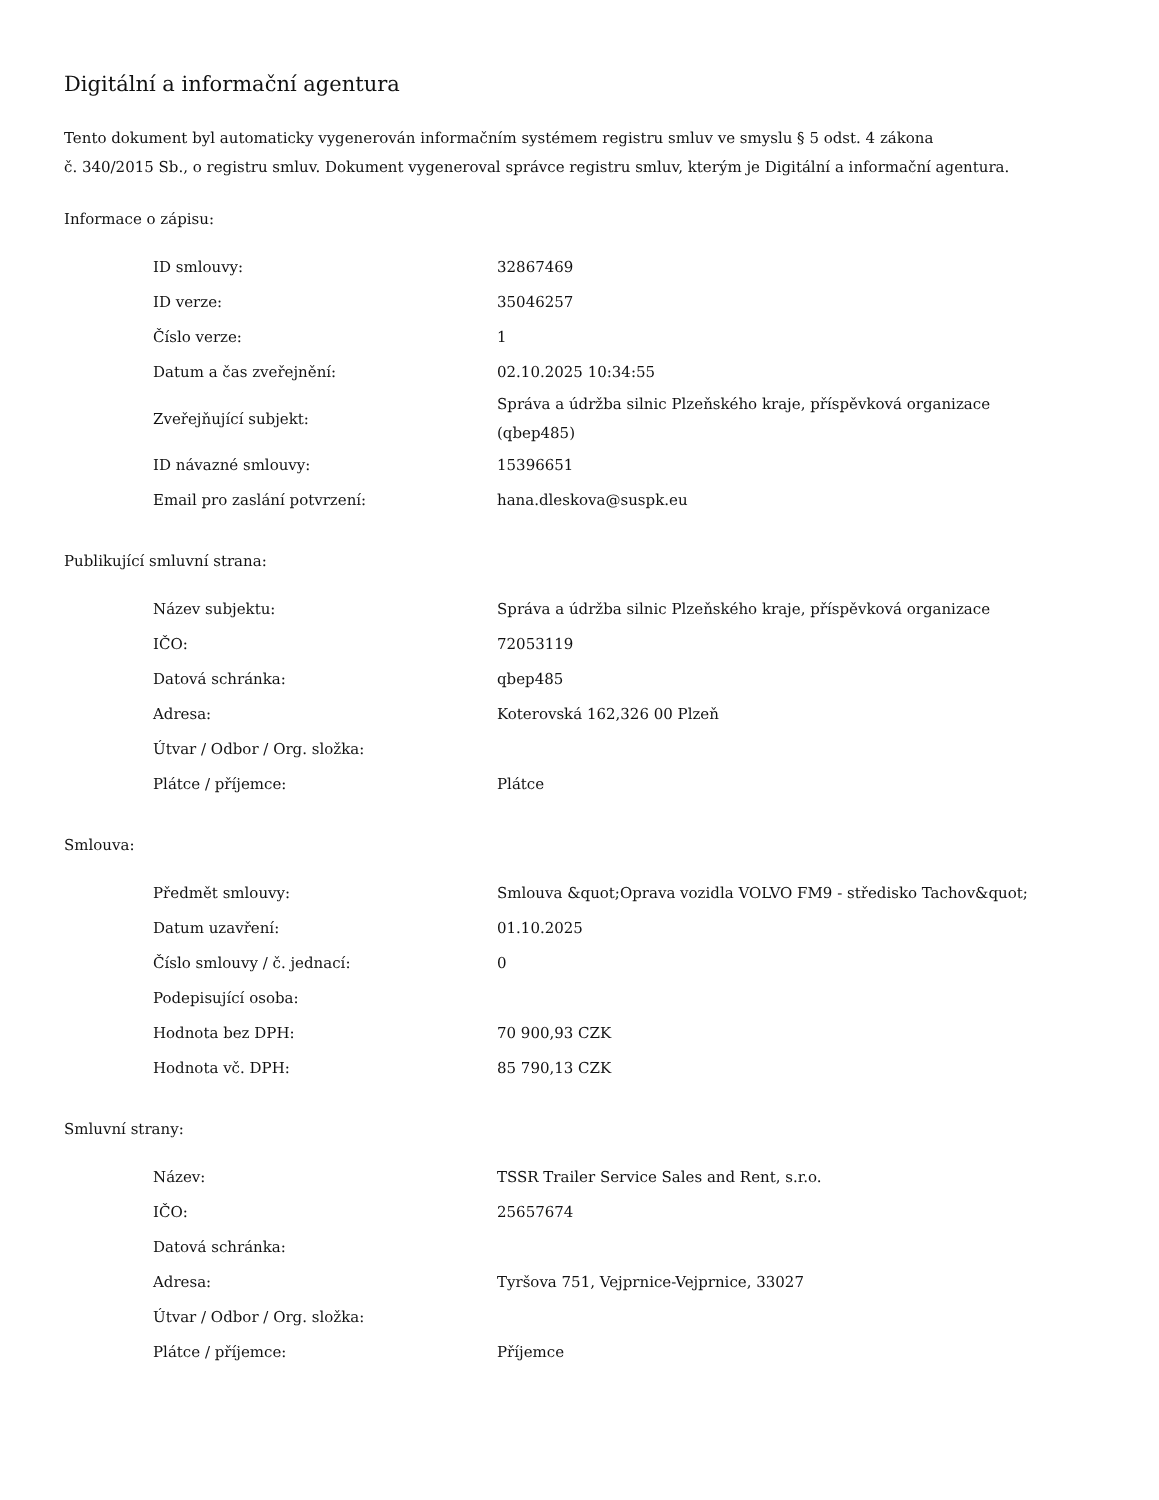Digitální a informační agentura
Tento dokument byl automaticky vygenerován informačním systémem registru smluv ve smyslu § 5 odst. 4 zákona
č. 340/2015 Sb., o registru smluv. Dokument vygeneroval správce registru smluv, kterým je Digitální a informační agentura.
Informace o zápisu:
| ID smlouvy: | 32867469 |
| ID verze: | 35046257 |
| Číslo verze: | 1 |
| Datum a čas zveřejnění: | 02.10.2025 10:34:55 |
| Zveřejňující subjekt: | Správa a údržba silnic Plzeňského kraje, příspěvková organizace (qbep485) |
| ID návazné smlouvy: | 15396651 |
| Email pro zaslání potvrzení: | hana.dleskova@suspk.eu |
Publikující smluvní strana:
| Název subjektu: | Správa a údržba silnic Plzeňského kraje, příspěvková organizace |
| IČO: | 72053119 |
| Datová schránka: | qbep485 |
| Adresa: | Koterovská 162,326 00 Plzeň |
| Útvar / Odbor / Org. složka: | |
| Plátce / příjemce: | Plátce |
Smlouva:
| Předmět smlouvy: | Smlouva &quot;Oprava vozidla VOLVO FM9 - středisko Tachov&quot; |
| Datum uzavření: | 01.10.2025 |
| Číslo smlouvy / č. jednací: | 0 |
| Podepisující osoba: | |
| Hodnota bez DPH: | 70 900,93 CZK |
| Hodnota vč. DPH: | 85 790,13 CZK |
Smluvní strany:
| Název: | TSSR Trailer Service Sales and Rent, s.r.o. |
| IČO: | 25657674 |
| Datová schránka: | |
| Adresa: | Tyršova 751, Vejprnice-Vejprnice, 33027 |
| Útvar / Odbor / Org. složka: | |
| Plátce / příjemce: | Příjemce |